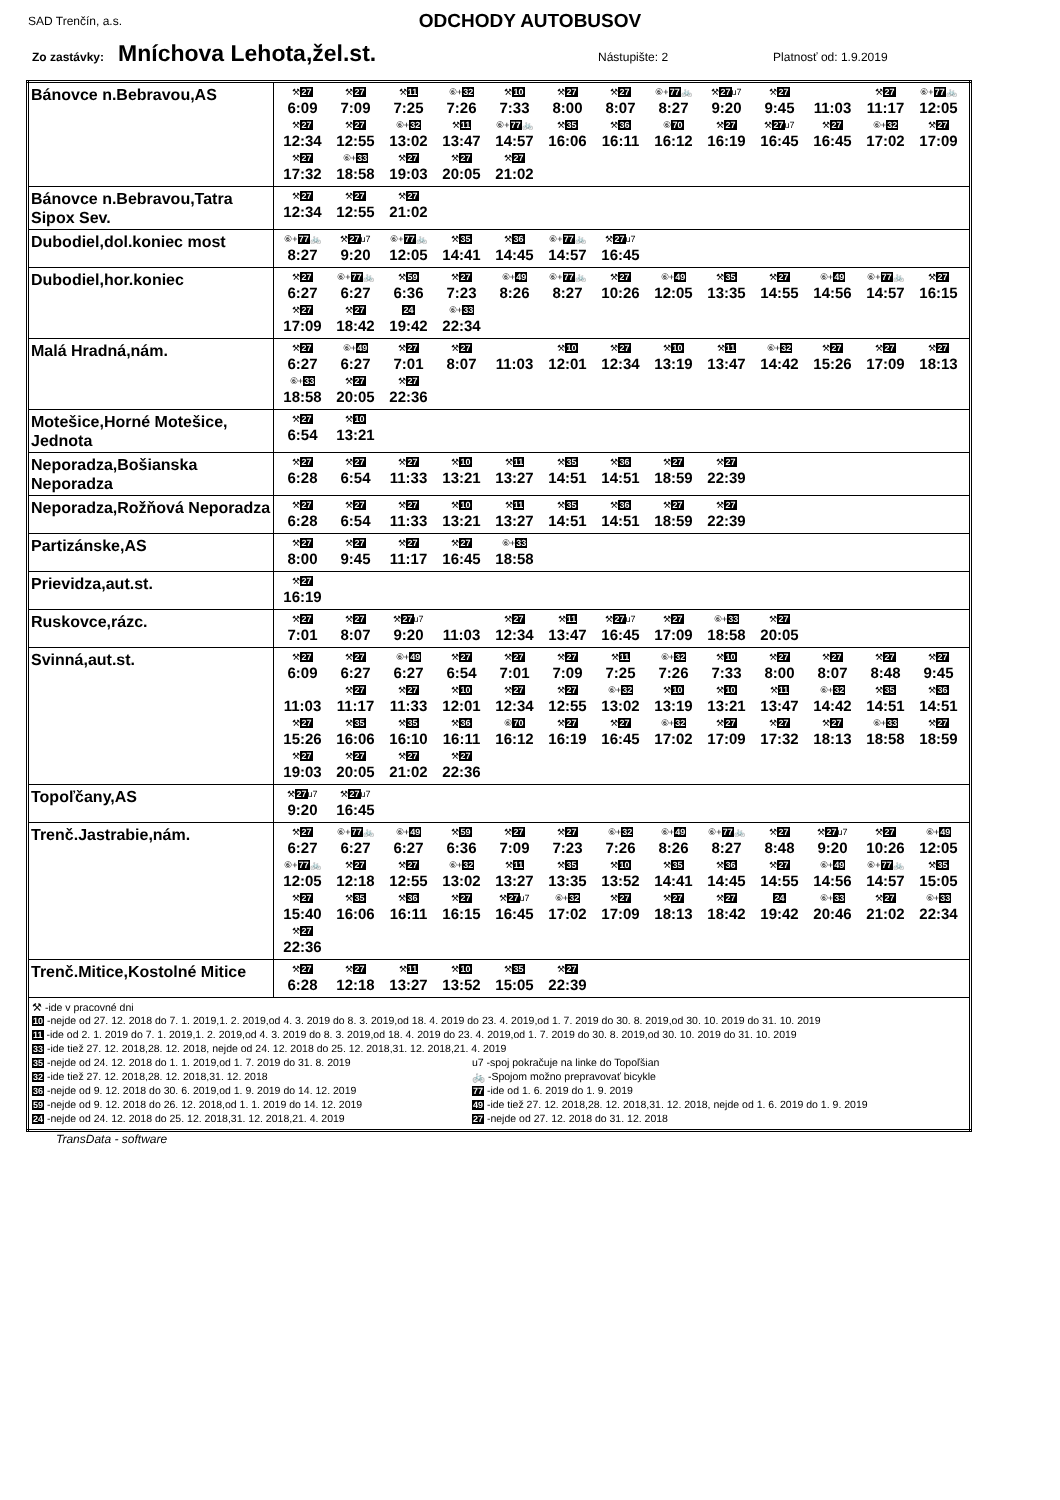SAD Trenčín, a.s.
ODCHODY AUTOBUSOV
Zo zastávky: Mníchova Lehota,žel.st. Nástupište: 2 Platnosť od: 1.9.2019
| Bánovce n.Bebravou,AS | ⚒ 27 6:09 ⚒ 27 7:09 ⚒ 11 7:25 ⑥+ 32 7:26 ⚒ 10 7:33 ⚒ 27 8:00 ⚒ 27 8:07 ⑥+ 77 🚲 8:27 ⚒ 27 u7 9:20 ⚒ 27 9:45 11:03 ⚒ 27 11:17 ⑥+ 77 🚲 12:05 ⚒ 27 12:34 ⚒ 27 12:55 ⑥+ 32 13:02 ⚒ 11 13:47 ⑥+ 77 🚲 14:57 ⚒ 35 16:06 ⚒ 36 16:11 ⑥ 70 16:12 ⚒ 27 16:19 ⚒ 27 u7 16:45 ⚒ 27 16:45 ⑥+ 32 17:02 ⚒ 27 17:09 ⚒ 27 17:32 ⑥+ 33 18:58 ⚒ 27 19:03 ⚒ 27 20:05 ⚒ 27 21:02 |
| Bánovce n.Bebravou,Tatra Sipox Sev. | ⚒ 27 12:34 ⚒ 27 12:55 ⚒ 27 21:02 |
| Dubodiel,dol.koniec most | ⑥+ 77 🚲 8:27 ⚒ 27 u7 9:20 ⑥+ 77 🚲 12:05 ⚒ 35 14:41 ⚒ 36 14:45 ⑥+ 77 🚲 14:57 ⚒ 27 u7 16:45 |
| Dubodiel,hor.koniec | ⚒ 27 6:27 ⑥+ 77 🚲 6:27 ⚒ 59 6:36 ⚒ 27 7:23 ⑥+ 49 8:26 ⑥+ 77 🚲 8:27 ⚒ 27 10:26 ⑥+ 49 12:05 ⚒ 35 13:35 ⚒ 27 14:55 ⑥+ 49 14:56 ⑥+ 77 🚲 14:57 ⚒ 27 16:15 ⚒ 27 17:09 ⚒ 27 18:42 24 19:42 ⑥+ 33 22:34 |
| Malá Hradná,nám. | ⚒ 27 6:27 ⑥+ 49 6:27 ⚒ 27 7:01 ⚒ 27 8:07 11:03 ⚒ 10 12:01 ⚒ 27 12:34 ⚒ 10 13:19 ⚒ 11 13:47 ⑥+ 32 14:42 ⚒ 27 15:26 ⚒ 27 17:09 ⚒ 27 18:13 ⑥+ 33 18:58 ⚒ 27 20:05 ⚒ 27 22:36 |
| Motešice,Horné Motešice, Jednota | ⚒ 27 6:54 ⚒ 10 13:21 |
| Neporadza,Bošianska Neporadza | ⚒ 27 6:28 ⚒ 27 6:54 ⚒ 27 11:33 ⚒ 10 13:21 ⚒ 11 13:27 ⚒ 35 14:51 ⚒ 36 14:51 ⚒ 27 18:59 ⚒ 27 22:39 |
| Neporadza,Rožňová Neporadza | ⚒ 27 6:28 ⚒ 27 6:54 ⚒ 27 11:33 ⚒ 10 13:21 ⚒ 11 13:27 ⚒ 35 14:51 ⚒ 36 14:51 ⚒ 27 18:59 ⚒ 27 22:39 |
| Partizánske,AS | ⚒ 27 8:00 ⚒ 27 9:45 ⚒ 27 11:17 ⚒ 27 16:45 ⑥+ 33 18:58 |
| Prievidza,aut.st. | ⚒ 27 16:19 |
| Ruskovce,rázc. | ⚒ 27 7:01 ⚒ 27 8:07 ⚒ 27 u7 9:20 11:03 ⚒ 27 12:34 ⚒ 11 13:47 ⚒ 27 u7 16:45 ⚒ 27 17:09 ⑥+ 33 18:58 ⚒ 27 20:05 |
| Svinná,aut.st. | ⚒ 27 6:09 ⚒ 27 6:27 ⑥+ 49 6:27 ⚒ 27 6:54 ⚒ 27 7:01 ⚒ 27 7:09 ⚒ 11 7:25 ⑥+ 32 7:26 ⚒ 10 7:33 ⚒ 27 8:00 ⚒ 27 8:07 ⚒ 27 8:48 ⚒ 27 9:45 11:03 ⚒ 27 11:17 ⚒ 27 11:33 ⚒ 10 12:01 ⚒ 27 12:34 ⚒ 27 12:55 ⑥+ 32 13:02 ⚒ 10 13:19 ⚒ 10 13:21 ⚒ 11 13:47 ⑥+ 32 14:42 ⚒ 35 14:51 ⚒ 36 14:51 ⚒ 27 15:26 ⚒ 35 16:06 ⚒ 35 16:10 ⚒ 36 16:11 ⑥ 70 16:12 ⚒ 27 16:19 ⚒ 27 16:45 ⑥+ 32 17:02 ⚒ 27 17:09 ⚒ 27 17:32 ⚒ 27 18:13 ⑥+ 33 18:58 ⚒ 27 18:59 ⚒ 27 19:03 ⚒ 27 20:05 ⚒ 27 21:02 ⚒ 27 22:36 |
| Topoľčany,AS | ⚒ 27 u7 9:20 ⚒ 27 u7 16:45 |
| Trenč.Jastrabie,nám. | ⚒ 27 6:27 ⑥+ 77 🚲 6:27 ⑥+ 49 6:27 ⚒ 59 6:36 ⚒ 27 7:09 ⚒ 27 7:23 ⑥+ 32 7:26 ⑥+ 49 8:26 ⑥+ 77 🚲 8:27 ⚒ 27 8:48 ⚒ 27 u7 9:20 ⚒ 27 10:26 ⑥+ 49 12:05 ⑥+ 77 🚲 12:05 ⚒ 27 12:18 ⚒ 27 12:55 ⑥+ 32 13:02 ⚒ 11 13:27 ⚒ 35 13:35 ⚒ 10 13:52 ⚒ 35 14:41 ⚒ 36 14:45 ⚒ 27 14:55 ⑥+ 49 14:56 ⑥+ 77 🚲 14:57 ⚒ 35 15:05 ⚒ 27 15:40 ⚒ 35 16:06 ⚒ 36 16:11 ⚒ 27 16:15 ⚒ 27 u7 16:45 ⑥+ 32 17:02 ⚒ 27 17:09 ⚒ 27 18:13 ⚒ 27 18:42 24 19:42 ⑥+ 33 20:46 ⚒ 27 21:02 ⑥+ 33 22:34 ⚒ 27 22:36 |
| Trenč.Mitice,Kostolné Mitice | ⚒ 27 6:28 ⚒ 27 12:18 ⚒ 11 13:27 ⚒ 10 13:52 ⚒ 35 15:05 ⚒ 27 22:39 |
| ⚒ -ide v pracovné dni 10 -nejde od 27. 12. 2018 do 7. 1. 2019,1. 2. 2019,od 4. 3. 2019 do 8. 3. 2019,od 18. 4. 2019 do 23. 4. 2019,od 1. 7. 2019 do 30. 8. 2019,od 30. 10. 2019 do 31. 10. 2019 11 -ide od 2. 1. 2019 do 7. 1. 2019,1. 2. 2019,od 4. 3. 2019 do 8. 3. 2019,od 18. 4. 2019 do 23. 4. 2019,od 1. 7. 2019 do 30. 8. 2019,od 30. 10. 2019 do 31. 10. 2019 33 -ide tiež 27. 12. 2018,28. 12. 2018, nejde od 24. 12. 2018 do 25. 12. 2018,31. 12. 2018,21. 4. 2019 35 -nejde od 24. 12. 2018 do 1. 1. 2019,od 1. 7. 2019 do 31. 8. 2019 u7 -spoj pokračuje na linke do Topoľšian 32 -ide tiež 27. 12. 2018,28. 12. 2018,31. 12. 2018 🚲 -Spojom možno prepravovať bicykle 36 -nejde od 9. 12. 2018 do 30. 6. 2019,od 1. 9. 2019 do 14. 12. 2019 77 -ide od 1. 6. 2019 do 1. 9. 2019 59 -nejde od 9. 12. 2018 do 26. 12. 2018,od 1. 1. 2019 do 14. 12. 2019 49 -ide tiež 27. 12. 2018,28. 12. 2018,31. 12. 2018, nejde od 1. 6. 2019 do 1. 9. 2019 24 -nejde od 24. 12. 2018 do 25. 12. 2018,31. 12. 2018,21. 4. 2019 27 -nejde od 27. 12. 2018 do 31. 12. 2018 | |
TransData - software